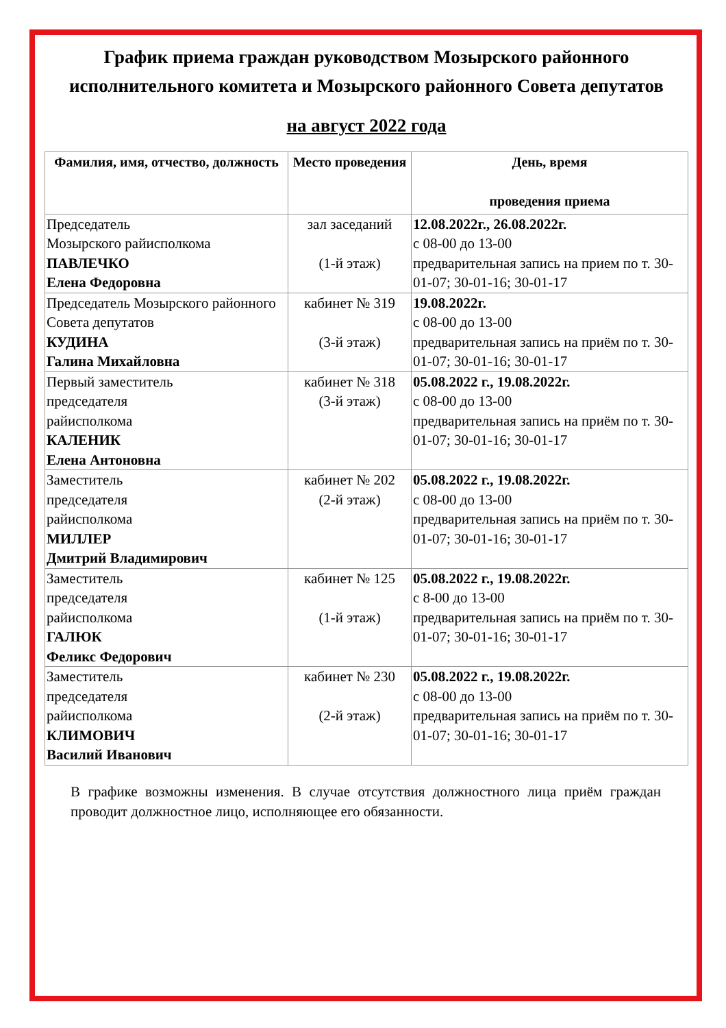График приема граждан руководством Мозырского районного исполнительного комитета и Мозырского районного Совета депутатов
на август 2022 года
| Фамилия, имя, отчество, должность | Место проведения | День, время проведения приема |
| --- | --- | --- |
| Председатель Мозырского райисполкома ПАВЛЕЧКО Елена Федоровна | зал заседаний (1-й этаж) | 12.08.2022г., 26.08.2022г. с 08-00 до 13-00 предварительная запись на прием по т. 30-01-07; 30-01-16; 30-01-17 |
| Председатель Мозырского районного Совета депутатов КУДИНА Галина Михайловна | кабинет № 319 (3-й этаж) | 19.08.2022г. с 08-00 до 13-00 предварительная запись на приём по т. 30-01-07; 30-01-16; 30-01-17 |
| Первый заместитель председателя райисполкома КАЛЕНИК Елена Антоновна | кабинет № 318 (3-й этаж) | 05.08.2022 г., 19.08.2022г. с 08-00 до 13-00 предварительная запись на приём по т. 30-01-07; 30-01-16; 30-01-17 |
| Заместитель председателя райисполкома МИЛЛЕР Дмитрий Владимирович | кабинет № 202 (2-й этаж) | 05.08.2022 г., 19.08.2022г. с 08-00 до 13-00 предварительная запись на приём по т. 30-01-07; 30-01-16; 30-01-17 |
| Заместитель председателя райисполкома ГАЛЮК Феликс Федорович | кабинет № 125 (1-й этаж) | 05.08.2022 г., 19.08.2022г. с 8-00 до 13-00 предварительная запись на приём по т. 30-01-07; 30-01-16; 30-01-17 |
| Заместитель председателя райисполкома КЛИМОВИЧ Василий Иванович | кабинет № 230 (2-й этаж) | 05.08.2022 г., 19.08.2022г. с 08-00 до 13-00 предварительная запись на приём по т. 30-01-07; 30-01-16; 30-01-17 |
В графике возможны изменения. В случае отсутствия должностного лица приём граждан проводит должностное лицо, исполняющее его обязанности.